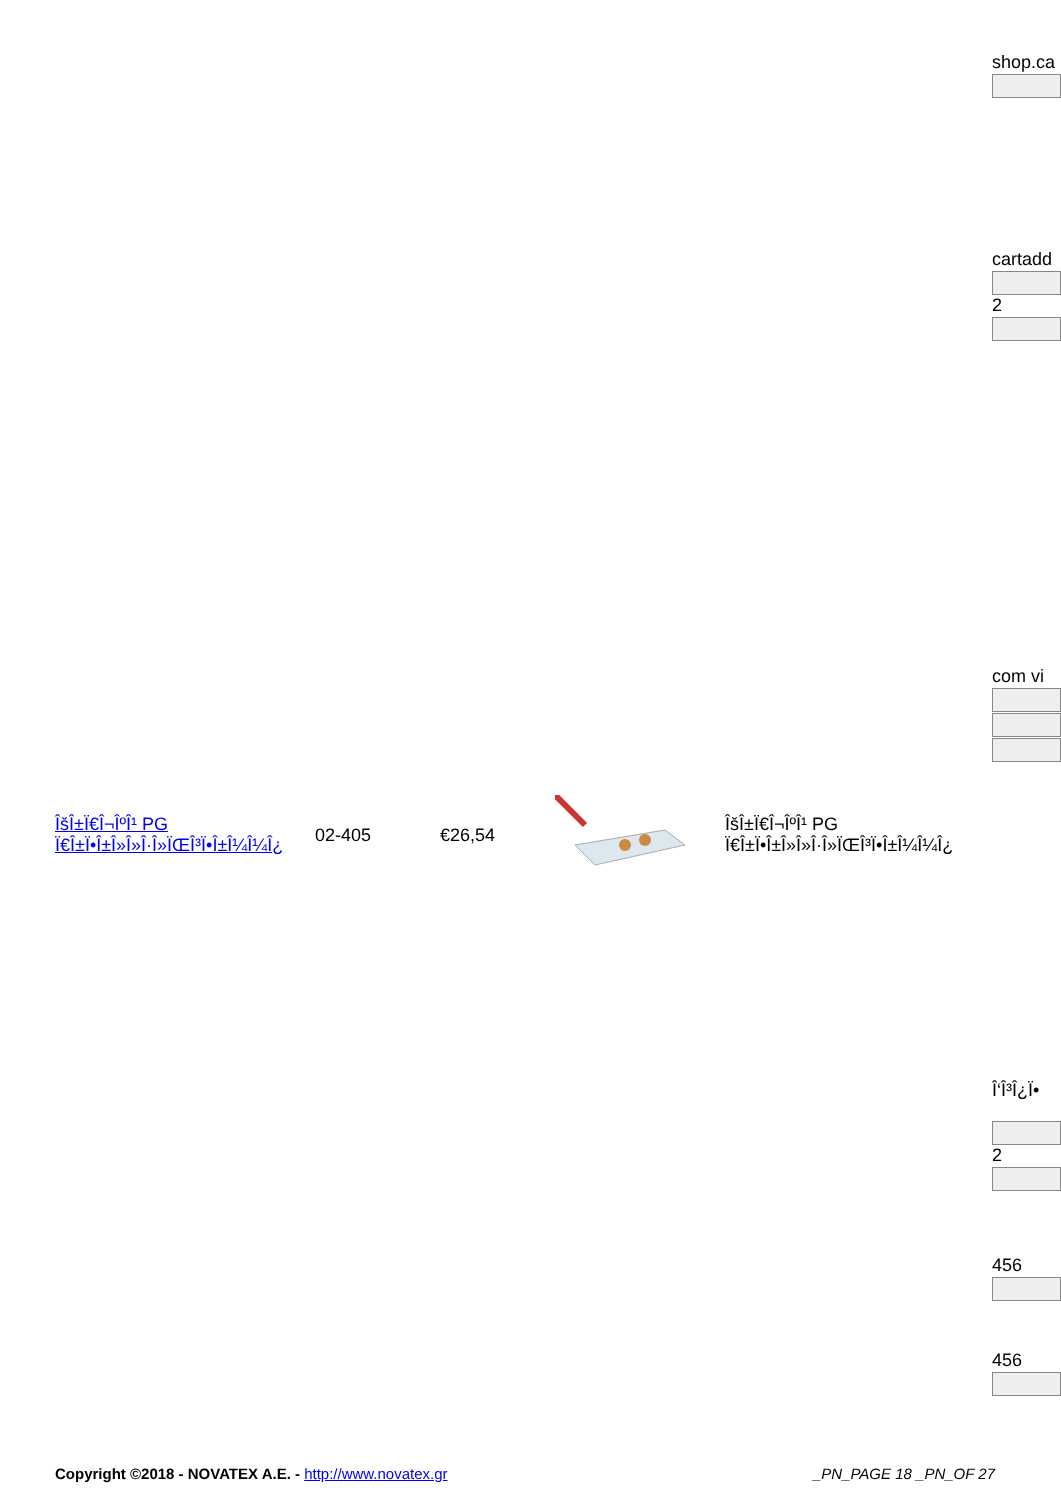shop.ca
cartadd
2
com vi
Î‘Î³Î¿Ï•
2
456
456
ÎšÎ±Ï€Î¬ÎºÎ¹ PG Ï€Î±Ï•Î±Î»Î»Î·Î»ÏŒÎ³Ï•Î±Î¼Î¼Î¿
02-405 €26,54
ÎšÎ±Ï€Î¬ÎºÎ¹ PG Ï€Î±Ï•Î±Î»Î»Î·Î»ÏŒÎ³Ï•Î±Î¼Î¼Î¿
Copyright ©2018 - NOVATEX A.E. - http://www.novatex.gr
_PN_PAGE 18 _PN_OF 27